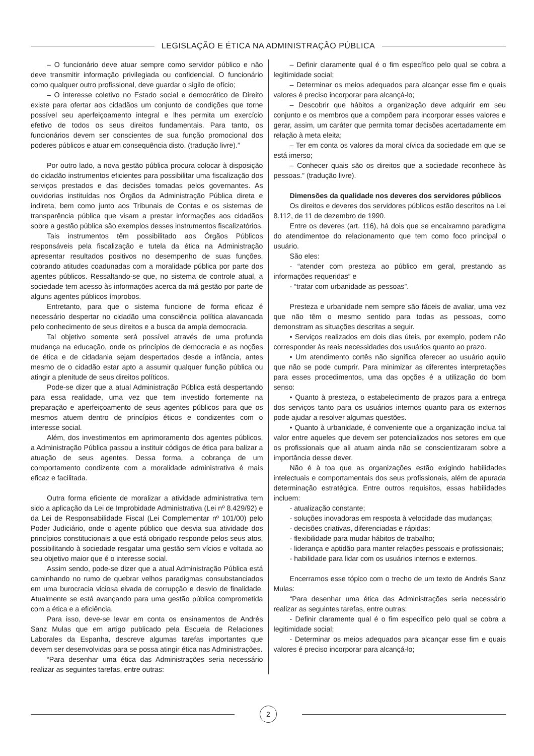LEGISLAÇÃO E ÉTICA NA ADMINISTRAÇÃO PÚBLICA
– O funcionário deve atuar sempre como servidor público e não deve transmitir informação privilegiada ou confidencial. O funcionário como qualquer outro profissional, deve guardar o sigilo de ofício;
– O interesse coletivo no Estado social e democrático de Direito existe para ofertar aos cidadãos um conjunto de condições que torne possível seu aperfeiçoamento integral e lhes permita um exercício efetivo de todos os seus direitos fundamentais. Para tanto, os funcionários devem ser conscientes de sua função promocional dos poderes públicos e atuar em consequência disto. (tradução livre).”
Por outro lado, a nova gestão pública procura colocar à disposição do cidadão instrumentos eficientes para possibilitar uma fiscalização dos serviços prestados e das decisões tomadas pelos governantes. As ouvidorias instituídas nos Órgãos da Administração Pública direta e indireta, bem como junto aos Tribunais de Contas e os sistemas de transparência pública que visam a prestar informações aos cidadãos sobre a gestão pública são exemplos desses instrumentos fiscalizatórios.
Tais instrumentos têm possibilitado aos Órgãos Públicos responsáveis pela fiscalização e tutela da ética na Administração apresentar resultados positivos no desempenho de suas funções, cobrando atitudes coadunadas com a moralidade pública por parte dos agentes públicos. Ressaltando-se que, no sistema de controle atual, a sociedade tem acesso às informações acerca da má gestão por parte de alguns agentes públicos ímprobos.
Entretanto, para que o sistema funcione de forma eficaz é necessário despertar no cidadão uma consciência política alavancada pelo conhecimento de seus direitos e a busca da ampla democracia.
Tal objetivo somente será possível através de uma profunda mudança na educação, onde os princípios de democracia e as noções de ética e de cidadania sejam despertados desde a infância, antes mesmo de o cidadão estar apto a assumir qualquer função pública ou atingir a plenitude de seus direitos políticos.
Pode-se dizer que a atual Administração Pública está despertando para essa realidade, uma vez que tem investido fortemente na preparação e aperfeiçoamento de seus agentes públicos para que os mesmos atuem dentro de princípios éticos e condizentes com o interesse social.
Além, dos investimentos em aprimoramento dos agentes públicos, a Administração Pública passou a instituir códigos de ética para balizar a atuação de seus agentes. Dessa forma, a cobrança de um comportamento condizente com a moralidade administrativa é mais eficaz e facilitada.
Outra forma eficiente de moralizar a atividade administrativa tem sido a aplicação da Lei de Improbidade Administrativa (Lei nº 8.429/92) e da Lei de Responsabilidade Fiscal (Lei Complementar nº 101/00) pelo Poder Judiciário, onde o agente público que desvia sua atividade dos princípios constitucionais a que está obrigado responde pelos seus atos, possibilitando à sociedade resgatar uma gestão sem vícios e voltada ao seu objetivo maior que é o interesse social.
Assim sendo, pode-se dizer que a atual Administração Pública está caminhando no rumo de quebrar velhos paradigmas consubstanciados em uma burocracia viciosa eivada de corrupção e desvio de finalidade. Atualmente se está avançando para uma gestão pública comprometida com a ética e a eficiência.
Para isso, deve-se levar em conta os ensinamentos de Andrés Sanz Mulas que em artigo publicado pela Escuela de Relaciones Laborales da Espanha, descreve algumas tarefas importantes que devem ser desenvolvidas para se possa atingir ética nas Administrações.
“Para desenhar uma ética das Administrações seria necessário realizar as seguintes tarefas, entre outras:
– Definir claramente qual é o fim específico pelo qual se cobra a legitimidade social;
– Determinar os meios adequados para alcançar esse fim e quais valores é preciso incorporar para alcançá-lo;
– Descobrir que hábitos a organização deve adquirir em seu conjunto e os membros que a compõem para incorporar esses valores e gerar, assim, um caráter que permita tomar decisões acertadamente em relação à meta eleita;
– Ter em conta os valores da moral cívica da sociedade em que se está imerso;
– Conhecer quais são os direitos que a sociedade reconhece às pessoas.” (tradução livre).
Dimensões da qualidade nos deveres dos servidores públicos
Os direitos e deveres dos servidores públicos estão descritos na Lei 8.112, de 11 de dezembro de 1990.
Entre os deveres (art. 116), há dois que se encaixamno paradigma do atendimentoe do relacionamento que tem como foco principal o usuário.
São eles:
- “atender com presteza ao público em geral, prestando as informações requeridas” e
- “tratar com urbanidade as pessoas”.
Presteza e urbanidade nem sempre são fáceis de avaliar, uma vez que não têm o mesmo sentido para todas as pessoas, como demonstram as situações descritas a seguir.
• Serviços realizados em dois dias úteis, por exemplo, podem não corresponder às reais necessidades dos usuários quanto ao prazo.
• Um atendimento cortês não significa oferecer ao usuário aquilo que não se pode cumprir. Para minimizar as diferentes interpretações para esses procedimentos, uma das opções é a utilização do bom senso:
• Quanto à presteza, o estabelecimento de prazos para a entrega dos serviços tanto para os usuários internos quanto para os externos pode ajudar a resolver algumas questões.
• Quanto à urbanidade, é conveniente que a organização inclua tal valor entre aqueles que devem ser potencializados nos setores em que os profissionais que ali atuam ainda não se conscientizaram sobre a importância desse dever.
Não é à toa que as organizações estão exigindo habilidades intelectuais e comportamentais dos seus profissionais, além de apurada determinação estratégica. Entre outros requisitos, essas habilidades incluem:
- atualização constante;
- soluções inovadoras em resposta à velocidade das mudanças;
- decisões criativas, diferenciadas e rápidas;
- flexibilidade para mudar hábitos de trabalho;
- liderança e aptidão para manter relações pessoais e profissionais;
- habilidade para lidar com os usuários internos e externos.
Encerramos esse tópico com o trecho de um texto de Andrés Sanz Mulas:
“Para desenhar uma ética das Administrações seria necessário realizar as seguintes tarefas, entre outras:
- Definir claramente qual é o fim específico pelo qual se cobra a legitimidade social;
- Determinar os meios adequados para alcançar esse fim e quais valores é preciso incorporar para alcançá-lo;
2